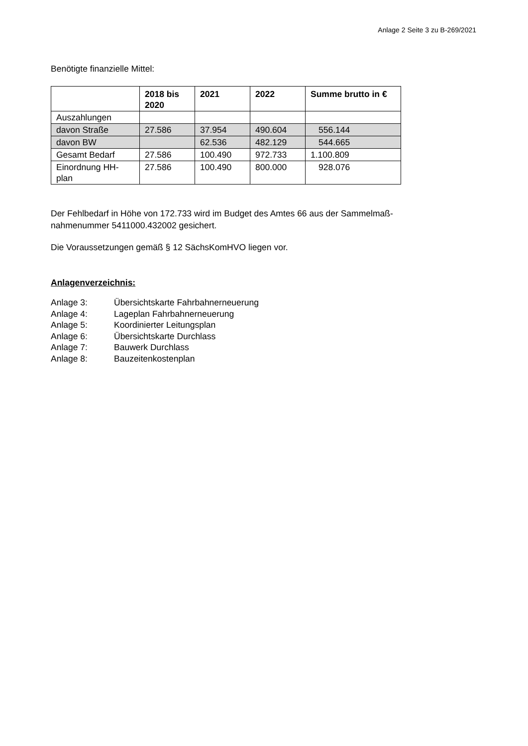Anlage 2 Seite 3 zu B-269/2021
Benötigte finanzielle Mittel:
| | 2018 bis 2020 | 2021 | 2022 | Summe brutto in € |
| --- | --- | --- | --- | --- |
| Auszahlungen | | | | |
| davon Straße | 27.586 | 37.954 | 490.604 | 556.144 |
| davon BW | | 62.536 | 482.129 | 544.665 |
| Gesamt Bedarf | 27.586 | 100.490 | 972.733 | 1.100.809 |
| Einordnung HH- plan | 27.586 | 100.490 | 800.000 | 928.076 |
Der Fehlbedarf in Höhe von 172.733 wird im Budget des Amtes 66 aus der Sammelmaß-
nahmenummer 5411000.432002 gesichert.
Die Voraussetzungen gemäß § 12 SächsKomHVO liegen vor.
Anlagenverzeichnis:
| Anlage 3: | Übersichtskarte Fahrbahnerneuerung |
| Anlage 4: | Lageplan Fahrbahnerneuerung |
| Anlage 5: | Koordinierter Leitungsplan |
| Anlage 6: | Übersichtskarte Durchlass |
| Anlage 7: | Bauwerk Durchlass |
| Anlage 8: | Bauzeitenkostenplan |